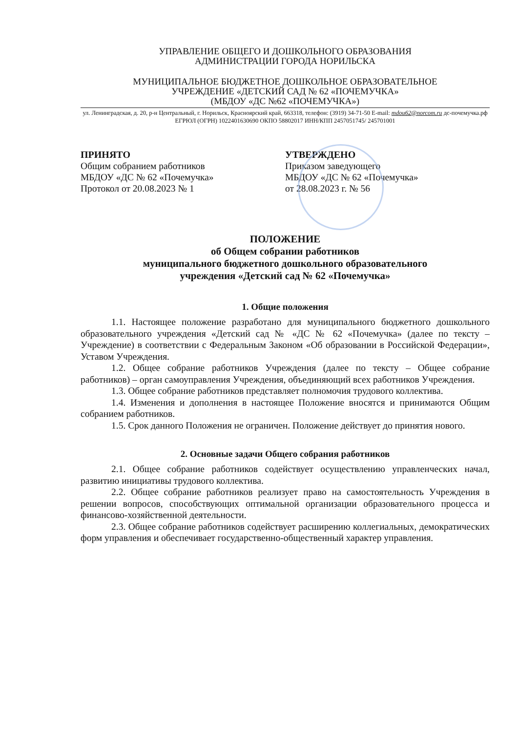УПРАВЛЕНИЕ ОБЩЕГО И ДОШКОЛЬНОГО ОБРАЗОВАНИЯ
АДМИНИСТРАЦИИ ГОРОДА НОРИЛЬСКА
МУНИЦИПАЛЬНОЕ БЮДЖЕТНОЕ ДОШКОЛЬНОЕ ОБРАЗОВАТЕЛЬНОЕ
УЧРЕЖДЕНИЕ «ДЕТСКИЙ САД № 62 «ПОЧЕМУЧКА»
(МБДОУ «ДС №62 «ПОЧЕМУЧКА»)
ул. Ленинградская, д. 20, р-н Центральный, г. Норильск, Красноярский край, 663318, телефон: (3919) 34-71-50 E-mail: mdou62@norcom.ru дс-почемучка.рф ЕГРЮЛ (ОГРН) 1022401630690 ОКПО 58802017 ИНН/КПП 2457051745/ 245701001
ПРИНЯТО
Общим собранием работников
МБДОУ «ДС № 62 «Почемучка»
Протокол от 20.08.2023 № 1
УТВЕРЖДЕНО
Приказом заведующего
МБДОУ «ДС № 62 «Почемучка»
от 28.08.2023 г. № 56
ПОЛОЖЕНИЕ
об Общем собрании работников
муниципального бюджетного дошкольного образовательного
учреждения «Детский сад № 62 «Почемучка»
1. Общие положения
1.1. Настоящее положение разработано для муниципального бюджетного дошкольного образовательного учреждения «Детский сад № «ДС № 62 «Почемучка» (далее по тексту – Учреждение) в соответствии с Федеральным Законом «Об образовании в Российской Федерации», Уставом Учреждения.
1.2. Общее собрание работников Учреждения (далее по тексту – Общее собрание работников) – орган самоуправления Учреждения, объединяющий всех работников Учреждения.
1.3. Общее собрание работников представляет полномочия трудового коллектива.
1.4. Изменения и дополнения в настоящее Положение вносятся и принимаются Общим собранием работников.
1.5. Срок данного Положения не ограничен. Положение действует до принятия нового.
2. Основные задачи Общего собрания работников
2.1. Общее собрание работников содействует осуществлению управленческих начал, развитию инициативы трудового коллектива.
2.2. Общее собрание работников реализует право на самостоятельность Учреждения в решении вопросов, способствующих оптимальной организации образовательного процесса и финансово-хозяйственной деятельности.
2.3. Общее собрание работников содействует расширению коллегиальных, демократических форм управления и обеспечивает государственно-общественный характер управления.